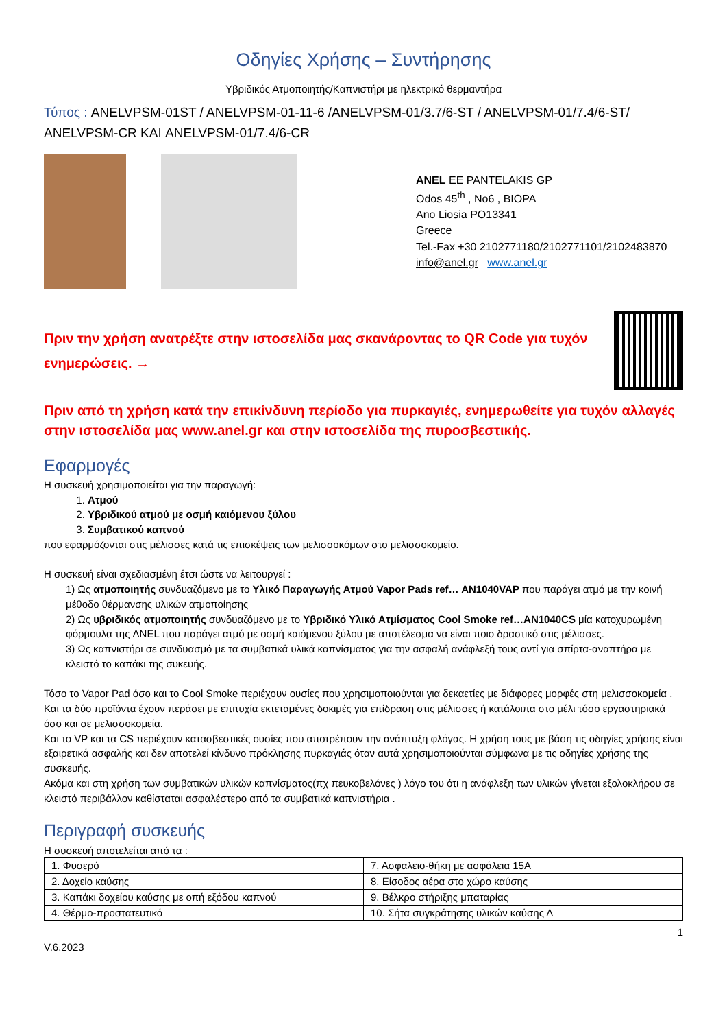Οδηγίες Χρήσης – Συντήρησης
Υβριδικός Ατμοποιητής/Καπνιστήρι με ηλεκτρικό θερμαντήρα
Τύπος : ANELVPSM-01ST / ANELVPSM-01-11-6 /ANELVPSM-01/3.7/6-ST / ANELVPSM-01/7.4/6-ST/
ANELVPSM-CR ΚΑΙ ANELVPSM-01/7.4/6-CR
ANEL EE PANTELAKIS GP
Odos 45<sup>th</sup> , No6 , BIOPA
Ano Liosia PO13341
Greece
Tel.-Fax +30 2102771180/2102771101/2102483870
info@anel.gr www.anel.gr
Πριν την χρήση ανατρέξτε στην ιστοσελίδα μας σκανάροντας το QR Code για τυχόν ενημερώσεις. →
Πριν από τη χρήση κατά την επικίνδυνη περίοδο για πυρκαγιές, ενημερωθείτε για τυχόν αλλαγές στην ιστοσελίδα μας www.anel.gr και στην ιστοσελίδα της πυροσβεστικής.
Εφαρμογές
Η συσκευή χρησιμοποιείται για την παραγωγή:
1. Ατμού
2. Υβριδικού ατμού με οσμή καιόμενου ξύλου
3. Συμβατικού καπνού
που εφαρμόζονται στις μέλισσες κατά τις επισκέψεις των μελισσοκόμων στο μελισσοκομείο.
Η συσκευή είναι σχεδιασμένη έτσι ώστε να λειτουργεί :
1) Ως ατμοποιητής συνδυαζόμενο με το Υλικό Παραγωγής Ατμού Vapor Pads ref… AN1040VAP που παράγει ατμό με την κοινή μέθοδο θέρμανσης υλικών ατμοποίησης
2) Ως υβριδικός ατμοποιητής συνδυαζόμενο με το Υβριδικό Υλικό Ατμίσματος Cool Smoke ref…AN1040CS μία κατοχυρωμένη φόρμουλα της ANEL που παράγει ατμό με οσμή καιόμενου ξύλου με αποτέλεσμα να είναι ποιο δραστικό στις μέλισσες.
3) Ως καπνιστήρι σε συνδυασμό με τα συμβατικά υλικά καπνίσματος για την ασφαλή ανάφλεξή τους αντί για σπίρτα-αναπτήρα με κλειστό το καπάκι της συκευής.
Τόσο το Vapor Pad όσο και το Cool Smoke περιέχουν ουσίες που χρησιμοποιούνται για δεκαετίες με διάφορες μορφές στη μελισσοκομεία . Και τα δύο προϊόντα έχουν περάσει με επιτυχία εκτεταμένες δοκιμές για επίδραση στις μέλισσες ή κατάλοιπα στο μέλι τόσο εργαστηριακά όσο και σε μελισσοκομεία.
Και το VP και τα CS περιέχουν κατασβεστικές ουσίες που αποτρέπουν την ανάπτυξη φλόγας. Η χρήση τους με βάση τις οδηγίες χρήσης είναι εξαιρετικά ασφαλής και δεν αποτελεί κίνδυνο πρόκλησης πυρκαγιάς όταν αυτά χρησιμοποιούνται σύμφωνα με τις οδηγίες χρήσης της συσκευής.
Ακόμα και στη χρήση των συμβατικών υλικών καπνίσματος(πχ πευκοβελόνες ) λόγο του ότι η ανάφλεξη των υλικών γίνεται εξολοκλήρου σε κλειστό περιβάλλον καθίσταται ασφαλέστερο από τα συμβατικά καπνιστήρια .
Περιγραφή συσκευής
Η συσκευή αποτελείται από τα :
| 1. Φυσερό | 7. Ασφαλειο-θήκη με ασφάλεια 15Α |
| 2. Δοχείο καύσης | 8. Είσοδος αέρα στο χώρο καύσης |
| 3. Καπάκι δοχείου καύσης με οπή εξόδου καπνού | 9. Βέλκρο στήριξης μπαταρίας |
| 4. Θέρμο-προστατευτικό | 10. Σήτα συγκράτησης υλικών καύσης Α |
1
V.6.2023